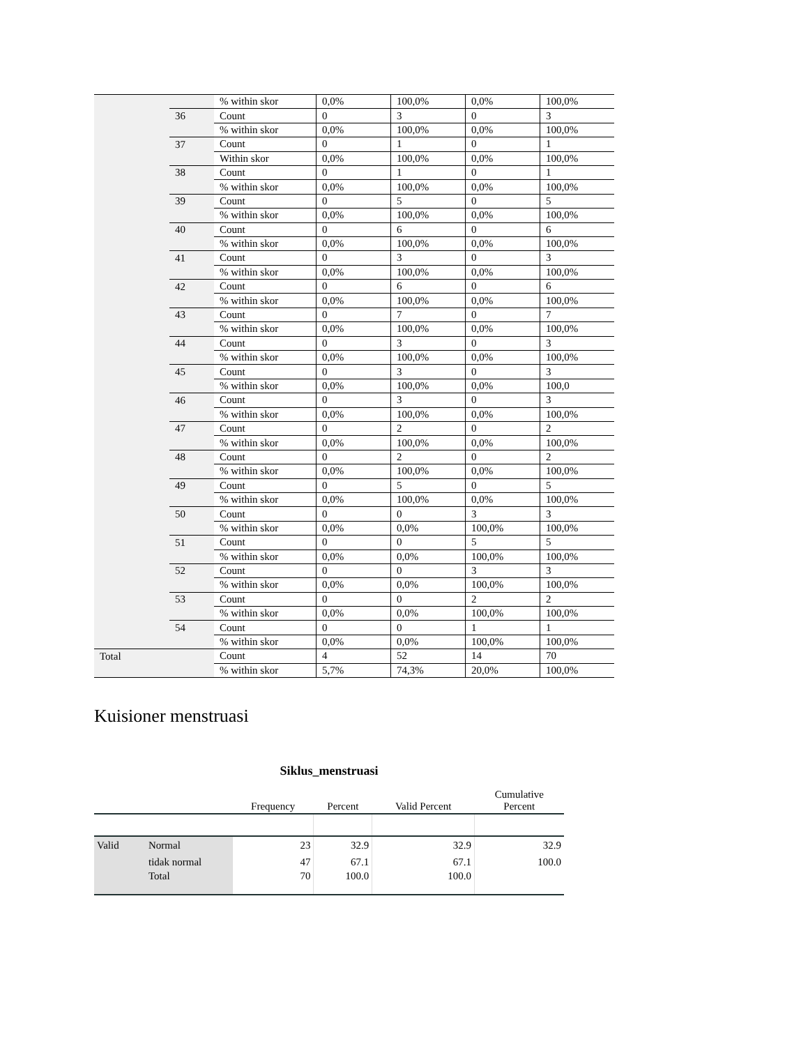| | | % within skor | 0,0% | 100,0% | 0,0% | 100,0% |
| | 36 | Count | 0 | 3 | 0 | 3 |
| | | % within skor | 0,0% | 100,0% | 0,0% | 100,0% |
| | 37 | Count | 0 | 1 | 0 | 1 |
| | | Within skor | 0,0% | 100,0% | 0,0% | 100,0% |
| | 38 | Count | 0 | 1 | 0 | 1 |
| | | % within skor | 0,0% | 100,0% | 0,0% | 100,0% |
| | 39 | Count | 0 | 5 | 0 | 5 |
| | | % within skor | 0,0% | 100,0% | 0,0% | 100,0% |
| | 40 | Count | 0 | 6 | 0 | 6 |
| | | % within skor | 0,0% | 100,0% | 0,0% | 100,0% |
| | 41 | Count | 0 | 3 | 0 | 3 |
| | | % within skor | 0,0% | 100,0% | 0,0% | 100,0% |
| | 42 | Count | 0 | 6 | 0 | 6 |
| | | % within skor | 0,0% | 100,0% | 0,0% | 100,0% |
| | 43 | Count | 0 | 7 | 0 | 7 |
| | | % within skor | 0,0% | 100,0% | 0,0% | 100,0% |
| | 44 | Count | 0 | 3 | 0 | 3 |
| | | % within skor | 0,0% | 100,0% | 0,0% | 100,0% |
| | 45 | Count | 0 | 3 | 0 | 3 |
| | | % within skor | 0,0% | 100,0% | 0,0% | 100,0 |
| | 46 | Count | 0 | 3 | 0 | 3 |
| | | % within skor | 0,0% | 100,0% | 0,0% | 100,0% |
| | 47 | Count | 0 | 2 | 0 | 2 |
| | | % within skor | 0,0% | 100,0% | 0,0% | 100,0% |
| | 48 | Count | 0 | 2 | 0 | 2 |
| | | % within skor | 0,0% | 100,0% | 0,0% | 100,0% |
| | 49 | Count | 0 | 5 | 0 | 5 |
| | | % within skor | 0,0% | 100,0% | 0,0% | 100,0% |
| | 50 | Count | 0 | 0 | 3 | 3 |
| | | % within skor | 0,0% | 0,0% | 100,0% | 100,0% |
| | 51 | Count | 0 | 0 | 5 | 5 |
| | | % within skor | 0,0% | 0,0% | 100,0% | 100,0% |
| | 52 | Count | 0 | 0 | 3 | 3 |
| | | % within skor | 0,0% | 0,0% | 100,0% | 100,0% |
| | 53 | Count | 0 | 0 | 2 | 2 |
| | | % within skor | 0,0% | 0,0% | 100,0% | 100,0% |
| | 54 | Count | 0 | 0 | 1 | 1 |
| | | % within skor | 0,0% | 0,0% | 100,0% | 100,0% |
| Total | | Count | 4 | 52 | 14 | 70 |
| | | % within skor | 5,7% | 74,3% | 20,0% | 100,0% |
Kuisioner menstruasi
Siklus_menstruasi
| | | Frequency | Percent | Valid Percent | Cumulative Percent |
| --- | --- | --- | --- | --- | --- |
| Valid | Normal | 23 | 32.9 | 32.9 | 32.9 |
| | tidak normal | 47 | 67.1 | 67.1 | 100.0 |
| | Total | 70 | 100.0 | 100.0 | |